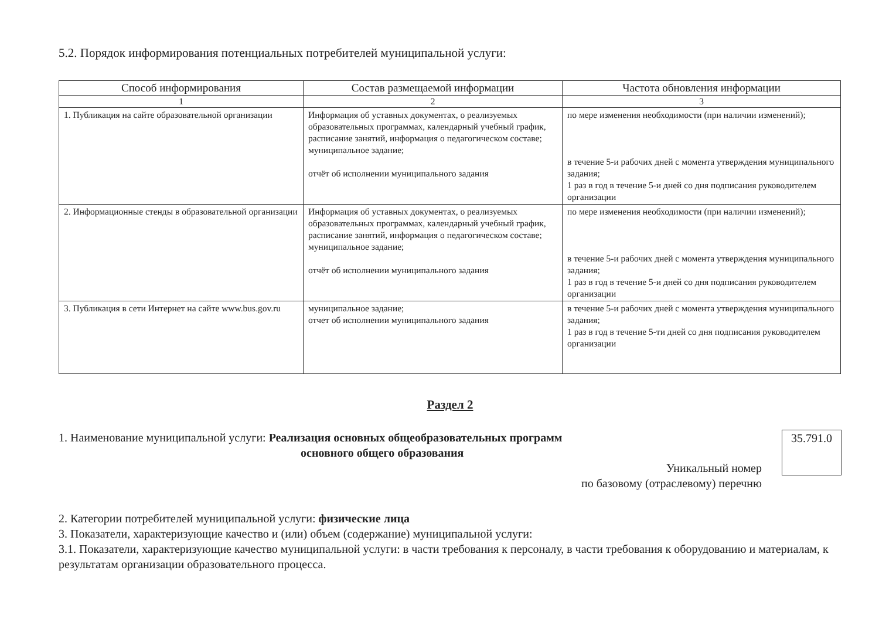5.2. Порядок информирования потенциальных потребителей муниципальной услуги:
| Способ информирования | Состав размещаемой информации | Частота обновления информации |
| --- | --- | --- |
| 1 | 2 | 3 |
| 1. Публикация на сайте образовательной организации | Информация об уставных документах, о реализуемых образовательных программах, календарный учебный график, расписание занятий, информация о педагогическом составе; муниципальное задание; отчёт об исполнении муниципального задания | по мере изменения необходимости (при наличии изменений); в течение 5-и рабочих дней с момента утверждения муниципального задания; 1 раз в год в течение 5-и дней со дня подписания руководителем организации |
| 2. Информационные стенды в образовательной организации | Информация об уставных документах, о реализуемых образовательных программах, календарный учебный график, расписание занятий, информация о педагогическом составе; муниципальное задание; отчёт об исполнении муниципального задания | по мере изменения необходимости (при наличии изменений); в течение 5-и рабочих дней с момента утверждения муниципального задания; 1 раз в год в течение 5-и дней со дня подписания руководителем организации |
| 3. Публикация в сети Интернет на сайте www.bus.gov.ru | муниципальное задание; отчет об исполнении муниципального задания | в течение 5-и рабочих дней с момента утверждения муниципального задания; 1 раз в год в течение 5-ти дней со дня подписания руководителем организации |
Раздел 2
1. Наименование муниципальной услуги: Реализация основных общеобразовательных программ
основного общего образования
Уникальный номер
по базовому (отраслевому) перечню
35.791.0
2. Категории потребителей муниципальной услуги: физические лица
3. Показатели, характеризующие качество и (или) объем (содержание) муниципальной услуги:
3.1. Показатели, характеризующие качество муниципальной услуги: в части требования к персоналу, в части требования к оборудованию и материалам, к результатам организации образовательного процесса.